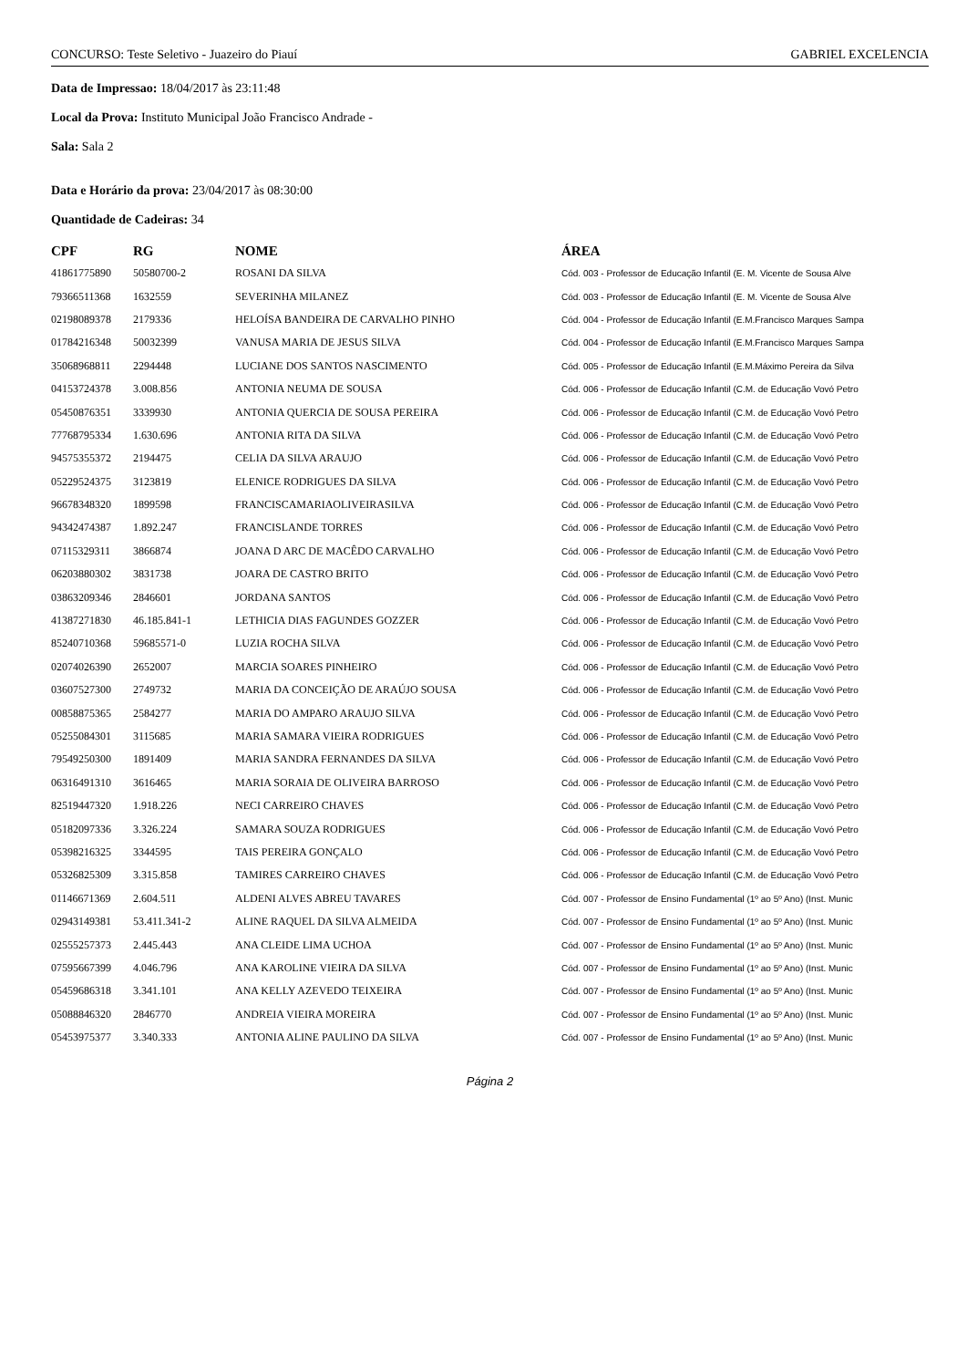CONCURSO: Teste Seletivo - Juazeiro do Piauí GABRIEL EXCELENCIA
Data de Impressao: 18/04/2017 às 23:11:48
Local da Prova: Instituto Municipal João Francisco Andrade -
Sala: Sala 2
Data e Horário da prova: 23/04/2017 às 08:30:00
Quantidade de Cadeiras: 34
| CPF | RG | NOME | ÁREA |
| --- | --- | --- | --- |
| 41861775890 | 50580700-2 | ROSANI DA SILVA | Cód. 003 - Professor de Educação Infantil (E. M. Vicente de Sousa Alve |
| 79366511368 | 1632559 | SEVERINHA MILANEZ | Cód. 003 - Professor de Educação Infantil (E. M. Vicente de Sousa Alve |
| 02198089378 | 2179336 | HELOÍSA BANDEIRA DE CARVALHO PINHO | Cód. 004 - Professor de Educação Infantil (E.M.Francisco Marques Sampa |
| 01784216348 | 50032399 | VANUSA MARIA DE JESUS SILVA | Cód. 004 - Professor de Educação Infantil (E.M.Francisco Marques Sampa |
| 35068968811 | 2294448 | LUCIANE DOS SANTOS NASCIMENTO | Cód. 005 - Professor de Educação Infantil (E.M.Máximo Pereira da Silva |
| 04153724378 | 3.008.856 | ANTONIA NEUMA DE SOUSA | Cód. 006 - Professor de Educação Infantil (C.M. de Educação Vovó Petro |
| 05450876351 | 3339930 | ANTONIA QUERCIA DE SOUSA PEREIRA | Cód. 006 - Professor de Educação Infantil (C.M. de Educação Vovó Petro |
| 77768795334 | 1.630.696 | ANTONIA RITA DA SILVA | Cód. 006 - Professor de Educação Infantil (C.M. de Educação Vovó Petro |
| 94575355372 | 2194475 | CELIA DA SILVA ARAUJO | Cód. 006 - Professor de Educação Infantil (C.M. de Educação Vovó Petro |
| 05229524375 | 3123819 | ELENICE RODRIGUES DA SILVA | Cód. 006 - Professor de Educação Infantil (C.M. de Educação Vovó Petro |
| 96678348320 | 1899598 | FRANCISCAMARIAOLIVEIRASILVA | Cód. 006 - Professor de Educação Infantil (C.M. de Educação Vovó Petro |
| 94342474387 | 1.892.247 | FRANCISLANDE TORRES | Cód. 006 - Professor de Educação Infantil (C.M. de Educação Vovó Petro |
| 07115329311 | 3866874 | JOANA D ARC DE MACÊDO CARVALHO | Cód. 006 - Professor de Educação Infantil (C.M. de Educação Vovó Petro |
| 06203880302 | 3831738 | JOARA DE CASTRO BRITO | Cód. 006 - Professor de Educação Infantil (C.M. de Educação Vovó Petro |
| 03863209346 | 2846601 | JORDANA SANTOS | Cód. 006 - Professor de Educação Infantil (C.M. de Educação Vovó Petro |
| 41387271830 | 46.185.841-1 | LETHICIA DIAS FAGUNDES GOZZER | Cód. 006 - Professor de Educação Infantil (C.M. de Educação Vovó Petro |
| 85240710368 | 59685571-0 | LUZIA ROCHA SILVA | Cód. 006 - Professor de Educação Infantil (C.M. de Educação Vovó Petro |
| 02074026390 | 2652007 | MARCIA SOARES PINHEIRO | Cód. 006 - Professor de Educação Infantil (C.M. de Educação Vovó Petro |
| 03607527300 | 2749732 | MARIA DA CONCEIÇÃO DE ARAÚJO SOUSA | Cód. 006 - Professor de Educação Infantil (C.M. de Educação Vovó Petro |
| 00858875365 | 2584277 | MARIA DO AMPARO ARAUJO SILVA | Cód. 006 - Professor de Educação Infantil (C.M. de Educação Vovó Petro |
| 05255084301 | 3115685 | MARIA SAMARA VIEIRA RODRIGUES | Cód. 006 - Professor de Educação Infantil (C.M. de Educação Vovó Petro |
| 79549250300 | 1891409 | MARIA SANDRA FERNANDES DA SILVA | Cód. 006 - Professor de Educação Infantil (C.M. de Educação Vovó Petro |
| 06316491310 | 3616465 | MARIA SORAIA DE OLIVEIRA BARROSO | Cód. 006 - Professor de Educação Infantil (C.M. de Educação Vovó Petro |
| 82519447320 | 1.918.226 | NECI CARREIRO CHAVES | Cód. 006 - Professor de Educação Infantil (C.M. de Educação Vovó Petro |
| 05182097336 | 3.326.224 | SAMARA SOUZA RODRIGUES | Cód. 006 - Professor de Educação Infantil (C.M. de Educação Vovó Petro |
| 05398216325 | 3344595 | TAIS PEREIRA GONÇALO | Cód. 006 - Professor de Educação Infantil (C.M. de Educação Vovó Petro |
| 05326825309 | 3.315.858 | TAMIRES CARREIRO CHAVES | Cód. 006 - Professor de Educação Infantil (C.M. de Educação Vovó Petro |
| 01146671369 | 2.604.511 | ALDENI ALVES ABREU TAVARES | Cód. 007 - Professor de Ensino Fundamental (1º ao 5º Ano) (Inst. Munic |
| 02943149381 | 53.411.341-2 | ALINE RAQUEL DA SILVA ALMEIDA | Cód. 007 - Professor de Ensino Fundamental (1º ao 5º Ano) (Inst. Munic |
| 02555257373 | 2.445.443 | ANA CLEIDE LIMA UCHOA | Cód. 007 - Professor de Ensino Fundamental (1º ao 5º Ano) (Inst. Munic |
| 07595667399 | 4.046.796 | ANA KAROLINE VIEIRA DA SILVA | Cód. 007 - Professor de Ensino Fundamental (1º ao 5º Ano) (Inst. Munic |
| 05459686318 | 3.341.101 | ANA KELLY AZEVEDO TEIXEIRA | Cód. 007 - Professor de Ensino Fundamental (1º ao 5º Ano) (Inst. Munic |
| 05088846320 | 2846770 | ANDREIA VIEIRA MOREIRA | Cód. 007 - Professor de Ensino Fundamental (1º ao 5º Ano) (Inst. Munic |
| 05453975377 | 3.340.333 | ANTONIA ALINE PAULINO DA SILVA | Cód. 007 - Professor de Ensino Fundamental (1º ao 5º Ano) (Inst. Munic |
Página 2